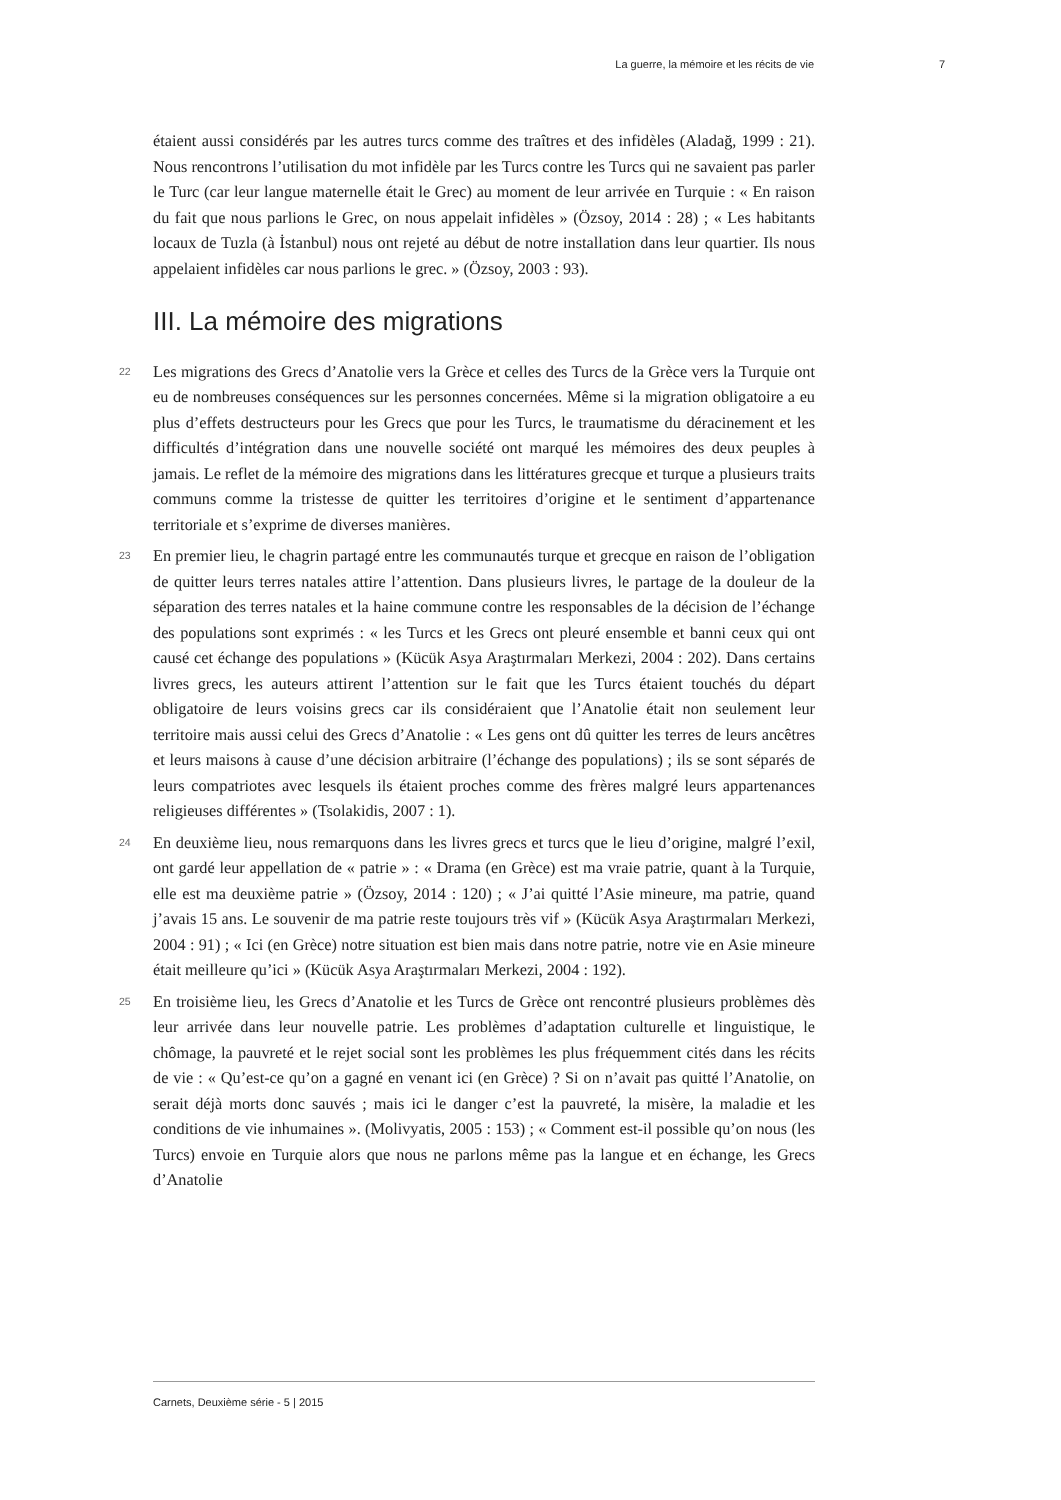La guerre, la mémoire et les récits de vie 7
étaient aussi considérés par les autres turcs comme des traîtres et des infidèles (Aladağ, 1999 : 21). Nous rencontrons l’utilisation du mot infidèle par les Turcs contre les Turcs qui ne savaient pas parler le Turc (car leur langue maternelle était le Grec) au moment de leur arrivée en Turquie : « En raison du fait que nous parlions le Grec, on nous appelait infidèles » (Özsoy, 2014 : 28) ; « Les habitants locaux de Tuzla (à İstanbul) nous ont rejeté au début de notre installation dans leur quartier. Ils nous appelaient infidèles car nous parlions le grec. » (Özsoy, 2003 : 93).
III. La mémoire des migrations
22 Les migrations des Grecs d’Anatolie vers la Grèce et celles des Turcs de la Grèce vers la Turquie ont eu de nombreuses conséquences sur les personnes concernées. Même si la migration obligatoire a eu plus d’effets destructeurs pour les Grecs que pour les Turcs, le traumatisme du déracinement et les difficultés d’intégration dans une nouvelle société ont marqué les mémoires des deux peuples à jamais. Le reflet de la mémoire des migrations dans les littératures grecque et turque a plusieurs traits communs comme la tristesse de quitter les territoires d’origine et le sentiment d’appartenance territoriale et s’exprime de diverses manières.
23 En premier lieu, le chagrin partagé entre les communautés turque et grecque en raison de l’obligation de quitter leurs terres natales attire l’attention. Dans plusieurs livres, le partage de la douleur de la séparation des terres natales et la haine commune contre les responsables de la décision de l’échange des populations sont exprimés : « les Turcs et les Grecs ont pleuré ensemble et banni ceux qui ont causé cet échange des populations » (Kücük Asya Araştırmaları Merkezi, 2004 : 202). Dans certains livres grecs, les auteurs attirent l’attention sur le fait que les Turcs étaient touchés du départ obligatoire de leurs voisins grecs car ils considéraient que l’Anatolie était non seulement leur territoire mais aussi celui des Grecs d’Anatolie : « Les gens ont dû quitter les terres de leurs ancêtres et leurs maisons à cause d’une décision arbitraire (l’échange des populations) ; ils se sont séparés de leurs compatriotes avec lesquels ils étaient proches comme des frères malgré leurs appartenances religieuses différentes » (Tsolakidis, 2007 : 1).
24 En deuxième lieu, nous remarquons dans les livres grecs et turcs que le lieu d’origine, malgré l’exil, ont gardé leur appellation de « patrie » : « Drama (en Grèce) est ma vraie patrie, quant à la Turquie, elle est ma deuxième patrie » (Özsoy, 2014 : 120) ; « J’ai quitté l’Asie mineure, ma patrie, quand j’avais 15 ans. Le souvenir de ma patrie reste toujours très vif » (Kücük Asya Araştırmaları Merkezi, 2004 : 91) ; « Ici (en Grèce) notre situation est bien mais dans notre patrie, notre vie en Asie mineure était meilleure qu’ici » (Kücük Asya Araştırmaları Merkezi, 2004 : 192).
25 En troisième lieu, les Grecs d’Anatolie et les Turcs de Grèce ont rencontré plusieurs problèmes dès leur arrivée dans leur nouvelle patrie. Les problèmes d’adaptation culturelle et linguistique, le chômage, la pauvreté et le rejet social sont les problèmes les plus fréquemment cités dans les récits de vie : « Qu’est-ce qu’on a gagné en venant ici (en Grèce) ? Si on n’avait pas quitté l’Anatolie, on serait déjà morts donc sauvés ; mais ici le danger c’est la pauvreté, la misère, la maladie et les conditions de vie inhumaines ». (Molivyatis, 2005 : 153) ; « Comment est-il possible qu’on nous (les Turcs) envoie en Turquie alors que nous ne parlons même pas la langue et en échange, les Grecs d’Anatolie
Carnets, Deuxième série - 5 | 2015